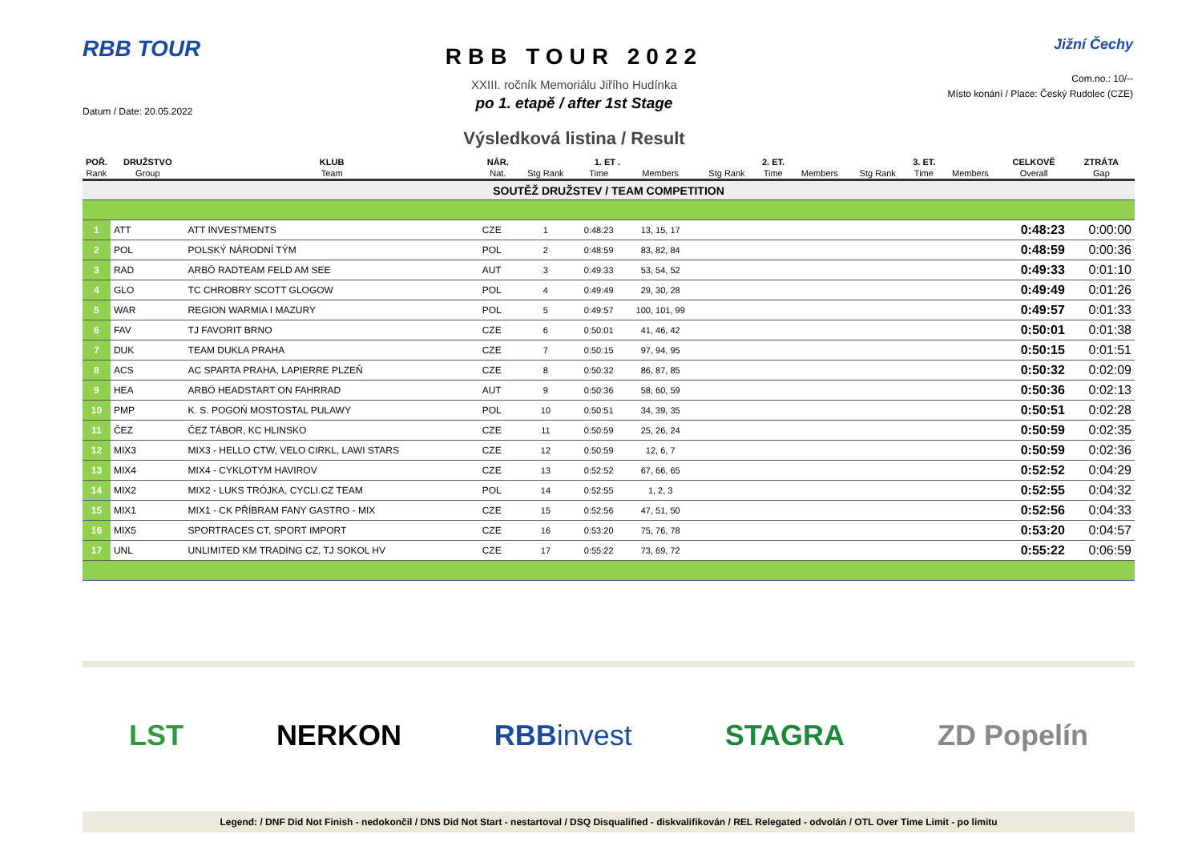RBB TOUR
Datum / Date: 20.05.2022
RBB TOUR 2022
XXIII. ročník Memoriálu Jiřího Hudínka
po 1. etapě / after 1st Stage
Výsledková listina / Result
Jižní Čechy
Com.no.: 10/--
Místo konání / Place: Český Rudolec (CZE)
| POŘ. | DRUŽSTVO | KLUB | NÁR. | 1. ET . | | | 2. ET. | | | 3. ET. | | | CELKOVĚ | ZTRÁTA |
| --- | --- | --- | --- | --- | --- | --- | --- | --- | --- | --- | --- | --- | --- | --- |
| Rank | Group | Team | Nat. | Stg Rank | Time | Members | Stg Rank | Time | Members | Stg Rank | Time | Members | Overall | Gap |
| SOUTĚŽ DRUŽSTEV / TEAM COMPETITION | | | | | | | | | | | | | | |
| 1 | ATT | ATT INVESTMENTS | CZE | 1 | 0:48:23 | 13, 15, 17 | | | | | | | 0:48:23 | 0:00:00 |
| 2 | POL | POLSKÝ NÁRODNÍ TÝM | POL | 2 | 0:48:59 | 83, 82, 84 | | | | | | | 0:48:59 | 0:00:36 |
| 3 | RAD | ARBÖ RADTEAM FELD AM SEE | AUT | 3 | 0:49:33 | 53, 54, 52 | | | | | | | 0:49:33 | 0:01:10 |
| 4 | GLO | TC CHROBRY SCOTT GLOGOW | POL | 4 | 0:49:49 | 29, 30, 28 | | | | | | | 0:49:49 | 0:01:26 |
| 5 | WAR | REGION WARMIA I MAZURY | POL | 5 | 0:49:57 | 100, 101, 99 | | | | | | | 0:49:57 | 0:01:33 |
| 6 | FAV | TJ FAVORIT BRNO | CZE | 6 | 0:50:01 | 41, 46, 42 | | | | | | | 0:50:01 | 0:01:38 |
| 7 | DUK | TEAM DUKLA PRAHA | CZE | 7 | 0:50:15 | 97, 94, 95 | | | | | | | 0:50:15 | 0:01:51 |
| 8 | ACS | AC SPARTA PRAHA, LAPIERRE PLZEŇ | CZE | 8 | 0:50:32 | 86, 87, 85 | | | | | | | 0:50:32 | 0:02:09 |
| 9 | HEA | ARBÖ HEADSTART ON FAHRRAD | AUT | 9 | 0:50:36 | 58, 60, 59 | | | | | | | 0:50:36 | 0:02:13 |
| 10 | PMP | K. S. POGOŃ MOSTOSTAL PULAWY | POL | 10 | 0:50:51 | 34, 39, 35 | | | | | | | 0:50:51 | 0:02:28 |
| 11 | ČEZ | ČEZ TÁBOR, KC HLINSKO | CZE | 11 | 0:50:59 | 25, 26, 24 | | | | | | | 0:50:59 | 0:02:35 |
| 12 | MIX3 | MIX3 - HELLO CTW, VELO CIRKL, LAWI STARS | CZE | 12 | 0:50:59 | 12, 6, 7 | | | | | | | 0:50:59 | 0:02:36 |
| 13 | MIX4 | MIX4 - CYKLOTYM HAVIROV | CZE | 13 | 0:52:52 | 67, 66, 65 | | | | | | | 0:52:52 | 0:04:29 |
| 14 | MIX2 | MIX2 - LUKS TRÓJKA, CYCLI.CZ TEAM | POL | 14 | 0:52:55 | 1, 2, 3 | | | | | | | 0:52:55 | 0:04:32 |
| 15 | MIX1 | MIX1 - CK PŘÍBRAM FANY GASTRO - MIX | CZE | 15 | 0:52:56 | 47, 51, 50 | | | | | | | 0:52:56 | 0:04:33 |
| 16 | MIX5 | SPORTRACES CT, SPORT IMPORT | CZE | 16 | 0:53:20 | 75, 76, 78 | | | | | | | 0:53:20 | 0:04:57 |
| 17 | UNL | UNLIMITED KM TRADING CZ, TJ SOKOL HV | CZE | 17 | 0:55:22 | 73, 69, 72 | | | | | | | 0:55:22 | 0:06:59 |
LST NERKON RBBinvest STAGRA ZD Popelín
Legend: / DNF Did Not Finish - nedokončil / DNS Did Not Start - nestartoval / DSQ Disqualified - diskvalifikován / REL Relegated - odvolán / OTL Over Time Limit - po limitu